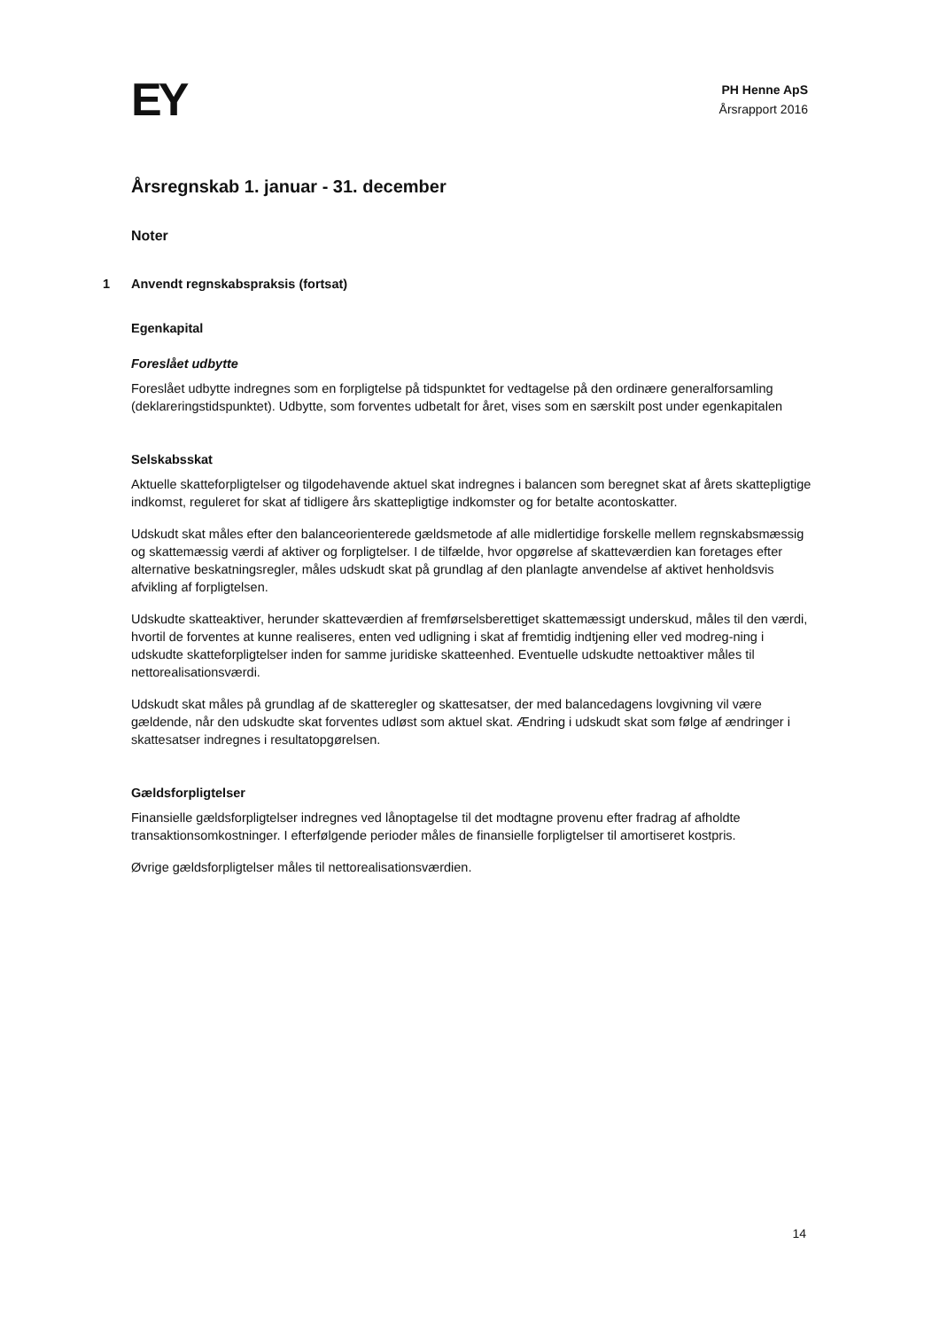EY
PH Henne ApS
Årsrapport 2016
Årsregnskab 1. januar - 31. december
Noter
1 Anvendt regnskabspraksis (fortsat)
Egenkapital
Foreslået udbytte
Foreslået udbytte indregnes som en forpligtelse på tidspunktet for vedtagelse på den ordinære generalforsamling (deklareringstidspunktet). Udbytte, som forventes udbetalt for året, vises som en særskilt post under egenkapitalen
Selskabsskat
Aktuelle skatteforpligtelser og tilgodehavende aktuel skat indregnes i balancen som beregnet skat af årets skattepligtige indkomst, reguleret for skat af tidligere års skattepligtige indkomster og for betalte acontoskatter.
Udskudt skat måles efter den balanceorienterede gældsmetode af alle midlertidige forskelle mellem regnskabsmæssig og skattemæssig værdi af aktiver og forpligtelser. I de tilfælde, hvor opgørelse af skatteværdien kan foretages efter alternative beskatningsregler, måles udskudt skat på grundlag af den planlagte anvendelse af aktivet henholdsvis afvikling af forpligtelsen.
Udskudte skatteaktiver, herunder skatteværdien af fremførselsberettiget skattemæssigt underskud, måles til den værdi, hvortil de forventes at kunne realiseres, enten ved udligning i skat af fremtidig indtjening eller ved modreg-ning i udskudte skatteforpligtelser inden for samme juridiske skatteenhed. Eventuelle udskudte nettoaktiver måles til nettorealisationsværdi.
Udskudt skat måles på grundlag af de skatteregler og skattesatser, der med balancedagens lovgivning vil være gældende, når den udskudte skat forventes udløst som aktuel skat. Ændring i udskudt skat som følge af ændringer i skattesatser indregnes i resultatopgørelsen.
Gældsforpligtelser
Finansielle gældsforpligtelser indregnes ved lånoptagelse til det modtagne provenu efter fradrag af afholdte transaktionsomkostninger. I efterfølgende perioder måles de finansielle forpligtelser til amortiseret kostpris.
Øvrige gældsforpligtelser måles til nettorealisationsværdien.
14